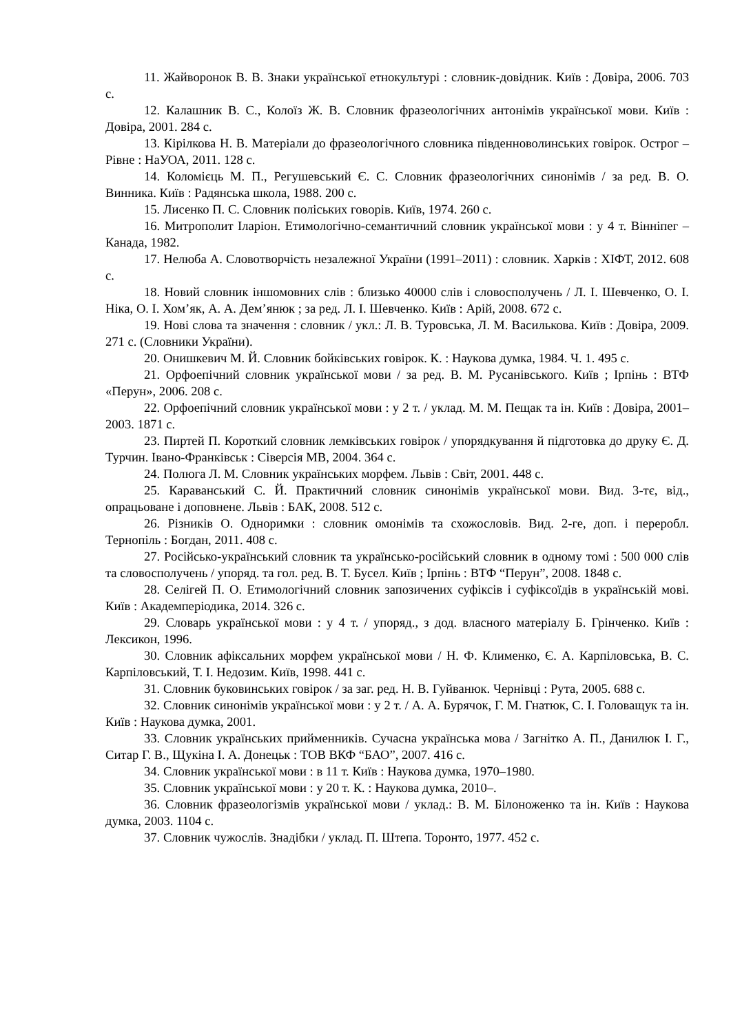11. Жайворонок В. В. Знаки української етнокультурі : словник-довідник. Київ : Довіра, 2006. 703 с.
12. Калашник В. С., Колоїз Ж. В. Словник фразеологічних антонімів української мови. Київ : Довіра, 2001. 284 с.
13. Кірілкова Н. В. Матеріали до фразеологічного словника південноволинських говірок. Острог – Рівне : НаУОА, 2011. 128 с.
14. Коломієць М. П., Регушевський Є. С. Словник фразеологічних синонімів / за ред. В. О. Винника. Київ : Радянська школа, 1988. 200 с.
15. Лисенко П. С. Словник поліських говорів. Київ, 1974. 260 с.
16. Митрополит Іларіон. Етимологічно-семантичний словник української мови : у 4 т. Вінніпег – Канада, 1982.
17. Нелюба А. Словотворчість незалежної України (1991–2011) : словник. Харків : ХІФТ, 2012. 608 с.
18. Новий словник іншомовних слів : близько 40000 слів і словосполучень / Л. І. Шевченко, О. І. Ніка, О. І. Хом’як, А. А. Дем’янюк ; за ред. Л. І. Шевченко. Київ : Арій, 2008. 672 с.
19. Нові слова та значення : словник / укл.: Л. В. Туровська, Л. М. Василькова. Київ : Довіра, 2009. 271 с. (Словники України).
20. Онишкевич М. Й. Словник бойківських говірок. К. : Наукова думка, 1984. Ч. 1. 495 с.
21. Орфоепічний словник української мови / за ред. В. М. Русанівського. Київ ; Ірпінь : ВТФ «Перун», 2006. 208 с.
22. Орфоепічний словник української мови : у 2 т. / уклад. М. М. Пещак та ін. Київ : Довіра, 2001–2003. 1871 с.
23. Пиртей П. Короткий словник лемківських говірок / упорядкування й підготовка до друку Є. Д. Турчин. Івано-Франківськ : Сіверсія МВ, 2004. 364 с.
24. Полюга Л. М. Словник українських морфем. Львів : Світ, 2001. 448 с.
25. Караванський С. Й. Практичний словник синонімів української мови. Вид. 3-тє, від., опрацьоване і доповнене. Львів : БАК, 2008. 512 с.
26. Різників О. Одноримки : словник омонімів та схожословів. Вид. 2-ге, доп. і переробл. Тернопіль : Богдан, 2011. 408 с.
27. Російсько-український словник та українсько-російський словник в одному томі : 500 000 слів та словосполучень / упоряд. та гол. ред. В. Т. Бусел. Київ ; Ірпінь : ВТФ “Перун”, 2008. 1848 с.
28. Селігей П. О. Етимологічний словник запозичених суфіксів і суфіксоїдів в українській мові. Київ : Академперіодика, 2014. 326 с.
29. Словарь української мови : у 4 т. / упоряд., з дод. власного матеріалу Б. Грінченко. Київ : Лексикон, 1996.
30. Словник афіксальних морфем української мови / Н. Ф. Клименко, Є. А. Карпіловська, В. С. Карпіловський, Т. І. Недозим. Київ, 1998. 441 с.
31. Словник буковинських говірок / за заг. ред. Н. В. Гуйванюк. Чернівці : Рута, 2005. 688 с.
32. Словник синонімів української мови : у 2 т. / А. А. Бурячок, Г. М. Гнатюк, С. І. Головащук та ін. Київ : Наукова думка, 2001.
33. Словник українських прийменників. Сучасна українська мова / Загнітко А. П., Данилюк І. Г., Ситар Г. В., Щукіна І. А. Донецьк : ТОВ ВКФ “БАО”, 2007. 416 с.
34. Словник української мови : в 11 т. Київ : Наукова думка, 1970–1980.
35. Словник української мови : у 20 т. К. : Наукова думка, 2010–.
36. Словник фразеологізмів української мови / уклад.: В. М. Білоноженко та ін. Київ : Наукова думка, 2003. 1104 с.
37. Словник чужослів. Знадібки / уклад. П. Штепа. Торонто, 1977. 452 с.